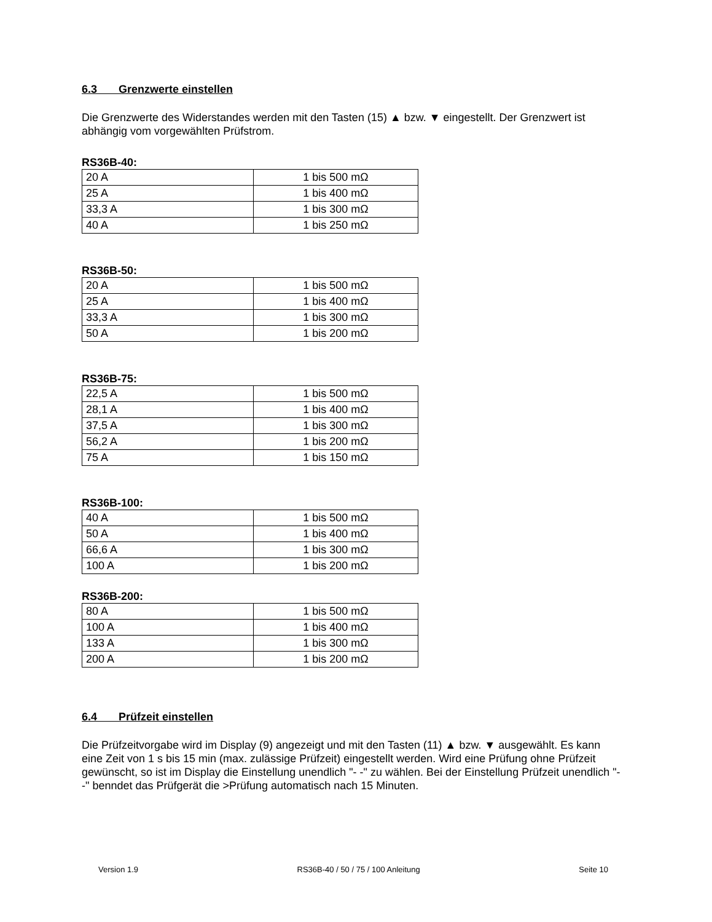6.3 Grenzwerte einstellen
Die Grenzwerte des Widerstandes werden mit den Tasten (15) ▲ bzw. ▼ eingestellt. Der Grenzwert ist abhängig vom vorgewählten Prüfstrom.
RS36B-40:
| 20 A | 1 bis 500 mΩ |
| 25 A | 1 bis 400 mΩ |
| 33,3 A | 1 bis 300 mΩ |
| 40 A | 1 bis 250 mΩ |
RS36B-50:
| 20 A | 1 bis 500 mΩ |
| 25 A | 1 bis 400 mΩ |
| 33,3 A | 1 bis 300 mΩ |
| 50 A | 1 bis 200 mΩ |
RS36B-75:
| 22,5 A | 1 bis 500 mΩ |
| 28,1 A | 1 bis 400 mΩ |
| 37,5 A | 1 bis 300 mΩ |
| 56,2 A | 1 bis 200 mΩ |
| 75 A | 1 bis 150 mΩ |
RS36B-100:
| 40 A | 1 bis 500 mΩ |
| 50 A | 1 bis 400 mΩ |
| 66,6 A | 1 bis 300 mΩ |
| 100 A | 1 bis 200 mΩ |
RS36B-200:
| 80 A | 1 bis 500 mΩ |
| 100 A | 1 bis 400 mΩ |
| 133 A | 1 bis 300 mΩ |
| 200 A | 1 bis 200 mΩ |
6.4 Prüfzeit einstellen
Die Prüfzeitvorgabe wird im Display (9) angezeigt und mit den Tasten (11) ▲ bzw. ▼ ausgewählt. Es kann eine Zeit von 1 s bis 15 min (max. zulässige Prüfzeit) eingestellt werden. Wird eine Prüfung ohne Prüfzeit gewünscht, so ist im Display die Einstellung unendlich "- -" zu wählen. Bei der Einstellung Prüfzeit unendlich "- -" benndet das Prüfgerät die >Prüfung automatisch nach 15 Minuten.
Version 1.9 RS36B-40 / 50 / 75 / 100 Anleitung Seite 10